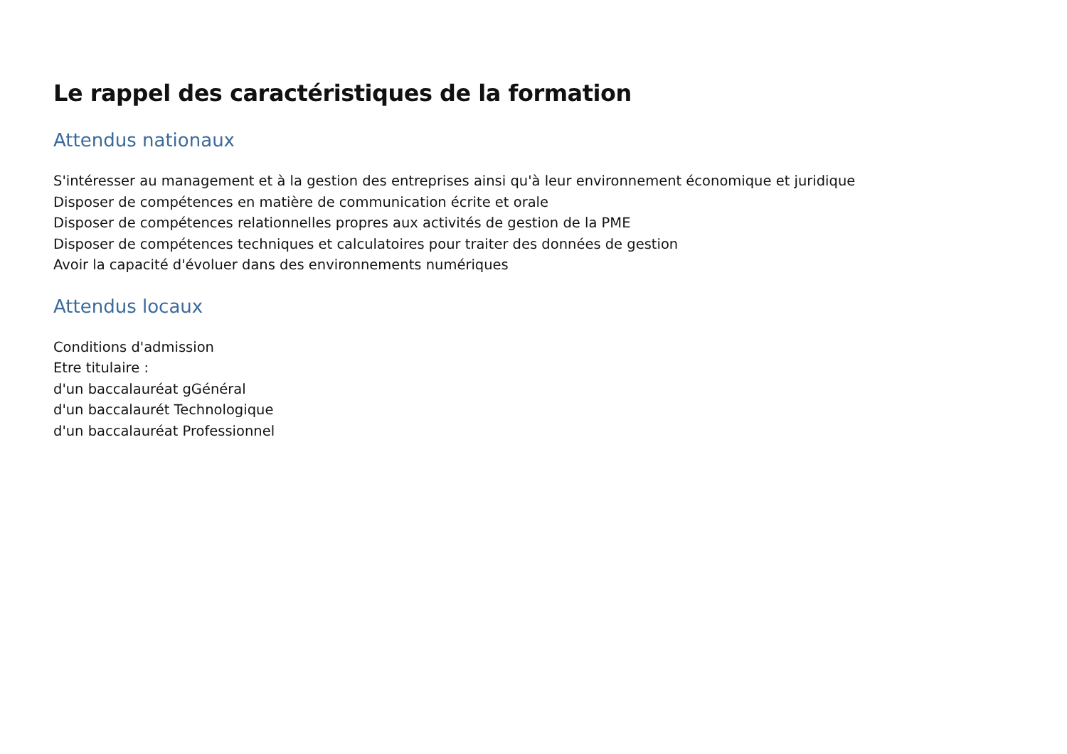Le rappel des caractéristiques de la formation
Attendus nationaux
S'intéresser au management et à la gestion des entreprises ainsi qu'à leur environnement économique et juridique
Disposer de compétences en matière de communication écrite et orale
Disposer de compétences relationnelles propres aux activités de gestion de la PME
Disposer de compétences techniques et calculatoires pour traiter des données de gestion
Avoir la capacité d'évoluer dans des environnements numériques
Attendus locaux
Conditions d'admission
Etre titulaire :
d'un baccalauréat gGénéral
d'un baccalaurét Technologique
d'un baccalauréat Professionnel